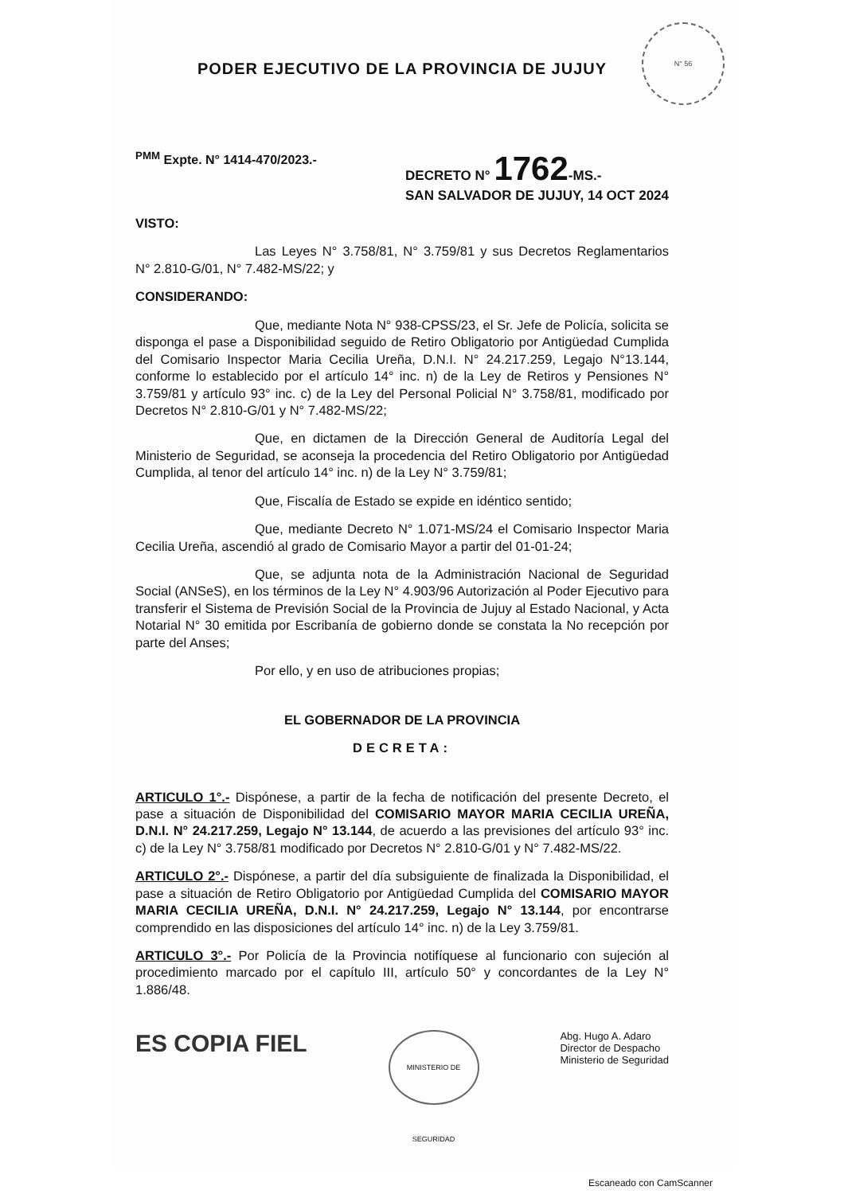PODER EJECUTIVO DE LA PROVINCIA DE JUJUY
N° 56
<sup>PMM</sup> Expte. N° 1414-470/2023.- DECRETO N° 1762-MS.-
SAN SALVADOR DE JUJUY, 14 OCT 2024
VISTO:
Las Leyes N° 3.758/81, N° 3.759/81 y sus Decretos Reglamentarios N° 2.810-G/01, N° 7.482-MS/22; y
CONSIDERANDO:
Que, mediante Nota N° 938-CPSS/23, el Sr. Jefe de Policía, solicita se disponga el pase a Disponibilidad seguido de Retiro Obligatorio por Antigüedad Cumplida del Comisario Inspector Maria Cecilia Ureña, D.N.I. N° 24.217.259, Legajo N°13.144, conforme lo establecido por el artículo 14° inc. n) de la Ley de Retiros y Pensiones N° 3.759/81 y artículo 93° inc. c) de la Ley del Personal Policial N° 3.758/81, modificado por Decretos N° 2.810-G/01 y N° 7.482-MS/22;
Que, en dictamen de la Dirección General de Auditoría Legal del Ministerio de Seguridad, se aconseja la procedencia del Retiro Obligatorio por Antigüedad Cumplida, al tenor del artículo 14° inc. n) de la Ley N° 3.759/81;
Que, Fiscalía de Estado se expide en idéntico sentido;
Que, mediante Decreto N° 1.071-MS/24 el Comisario Inspector Maria Cecilia Ureña, ascendió al grado de Comisario Mayor a partir del 01-01-24;
Que, se adjunta nota de la Administración Nacional de Seguridad Social (ANSeS), en los términos de la Ley N° 4.903/96 Autorización al Poder Ejecutivo para transferir el Sistema de Previsión Social de la Provincia de Jujuy al Estado Nacional, y Acta Notarial N° 30 emitida por Escribanía de gobierno donde se constata la No recepción por parte del Anses;
Por ello, y en uso de atribuciones propias;
EL GOBERNADOR DE LA PROVINCIA
DECRETA:
ARTICULO 1°.- Dispónese, a partir de la fecha de notificación del presente Decreto, el pase a situación de Disponibilidad del COMISARIO MAYOR MARIA CECILIA UREÑA, D.N.I. N° 24.217.259, Legajo N° 13.144, de acuerdo a las previsiones del artículo 93° inc. c) de la Ley N° 3.758/81 modificado por Decretos N° 2.810-G/01 y N° 7.482-MS/22.
ARTICULO 2°.- Dispónese, a partir del día subsiguiente de finalizada la Disponibilidad, el pase a situación de Retiro Obligatorio por Antigüedad Cumplida del COMISARIO MAYOR MARIA CECILIA UREÑA, D.N.I. N° 24.217.259, Legajo N° 13.144, por encontrarse comprendido en las disposiciones del artículo 14° inc. n) de la Ley 3.759/81.
ARTICULO 3°.- Por Policía de la Provincia notifíquese al funcionario con sujeción al procedimiento marcado por el capítulo III, artículo 50° y concordantes de la Ley N° 1.886/48.
ES COPIA FIEL
MINISTERIO DE SEGURIDAD
Abg. Hugo A. Adaro
Director de Despacho
Ministerio de Seguridad
Escaneado con CamScanner